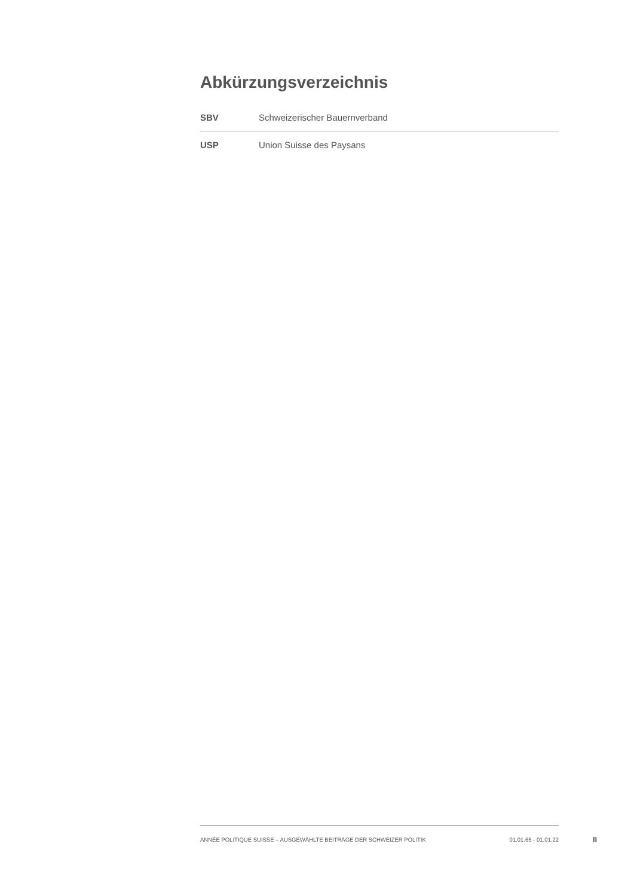Abkürzungsverzeichnis
| SBV | Schweizerischer Bauernverband |
| USP | Union Suisse des Paysans |
ANNÉE POLITIQUE SUISSE – AUSGEWÄHLTE BEITRÄGE DER SCHWEIZER POLITIK 01.01.65 - 01.01.22
II